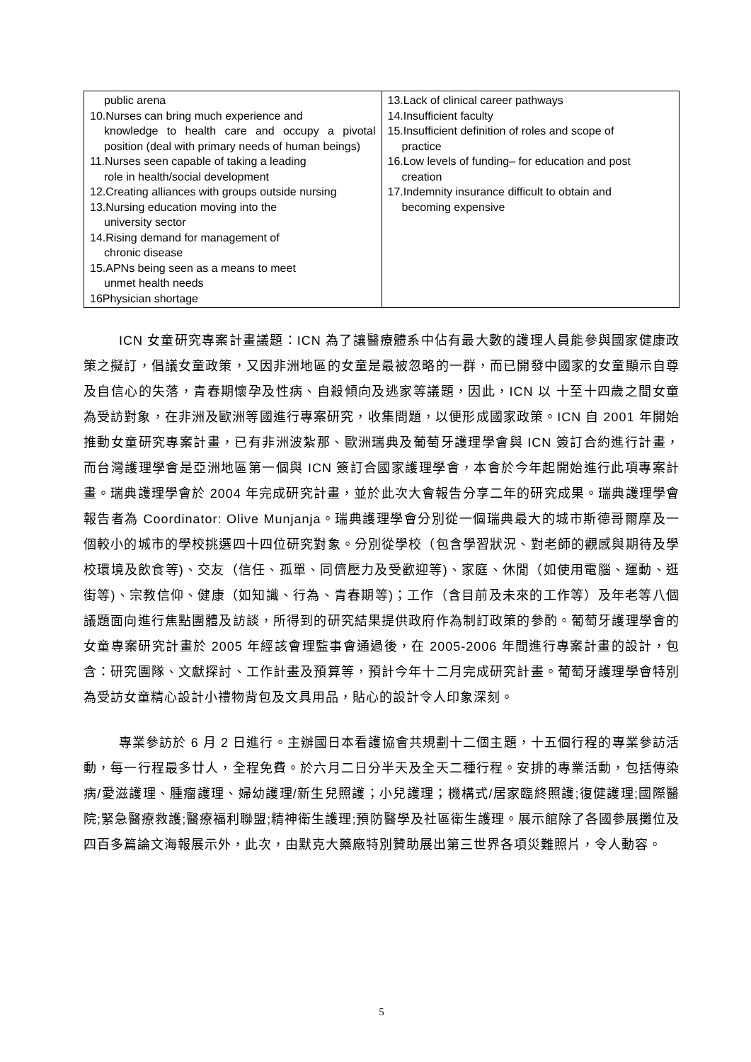| public arena 10.Nurses can bring much experience and knowledge to health care and occupy a pivotal position (deal with primary needs of human beings) 11.Nurses seen capable of taking a leading role in health/social development 12.Creating alliances with groups outside nursing 13.Nursing education moving into the university sector 14.Rising demand for management of chronic disease 15.APNs being seen as a means to meet unmet health needs 16Physician shortage | 13.Lack of clinical career pathways 14.Insufficient faculty 15.Insufficient definition of roles and scope of practice 16.Low levels of funding– for education and post creation 17.Indemnity insurance difficult to obtain and becoming expensive |
ICN 女童研究專案計畫議題：ICN 為了讓醫療體系中佔有最大數的護理人員能參與國家健康政策之擬訂，倡議女童政策，又因非洲地區的女童是最被忽略的一群，而已開發中國家的女童顯示自尊及自信心的失落，青春期懷孕及性病、自殺傾向及逃家等議題，因此，ICN 以 十至十四歲之間女童為受訪對象，在非洲及歐洲等國進行專案研究，收集問題，以便形成國家政策。ICN 自 2001 年開始推動女童研究專案計畫，已有非洲波紮那、歐洲瑞典及葡萄牙護理學會與 ICN 簽訂合約進行計畫，而台灣護理學會是亞洲地區第一個與 ICN 簽訂合國家護理學會，本會於今年起開始進行此項專案計畫。瑞典護理學會於 2004 年完成研究計畫，並於此次大會報告分享二年的研究成果。瑞典護理學會報告者為 Coordinator: Olive Munjanja。瑞典護理學會分別從一個瑞典最大的城市斯德哥爾摩及一個較小的城市的學校挑選四十四位研究對象。分別從學校（包含學習狀況、對老師的觀感與期待及學校環境及飲食等)、交友（信任、孤單、同儕壓力及受歡迎等)、家庭、休閒（如使用電腦、運動、逛街等)、宗教信仰、健康（如知識、行為、青春期等)；工作（含目前及未來的工作等）及年老等八個議題面向進行焦點團體及訪談，所得到的研究結果提供政府作為制訂政策的參酌。葡萄牙護理學會的女童專案研究計畫於 2005 年經該會理監事會通過後，在 2005-2006 年間進行專案計畫的設計，包含：研究團隊、文獻探討、工作計畫及預算等，預計今年十二月完成研究計畫。葡萄牙護理學會特別為受訪女童精心設計小禮物背包及文具用品，貼心的設計令人印象深刻。
專業參訪於 6 月 2 日進行。主辦國日本看護協會共規劃十二個主題，十五個行程的專業參訪活動，每一行程最多廿人，全程免費。於六月二日分半天及全天二種行程。安排的專業活動，包括傳染病/愛滋護理、腫瘤護理、婦幼護理/新生兒照護；小兒護理；機構式/居家臨終照護;復健護理;國際醫院;緊急醫療救護;醫療福利聯盟;精神衛生護理;預防醫學及社區衛生護理。展示館除了各國參展攤位及四百多篇論文海報展示外，此次，由默克大藥廠特別贊助展出第三世界各項災難照片，令人動容。
5